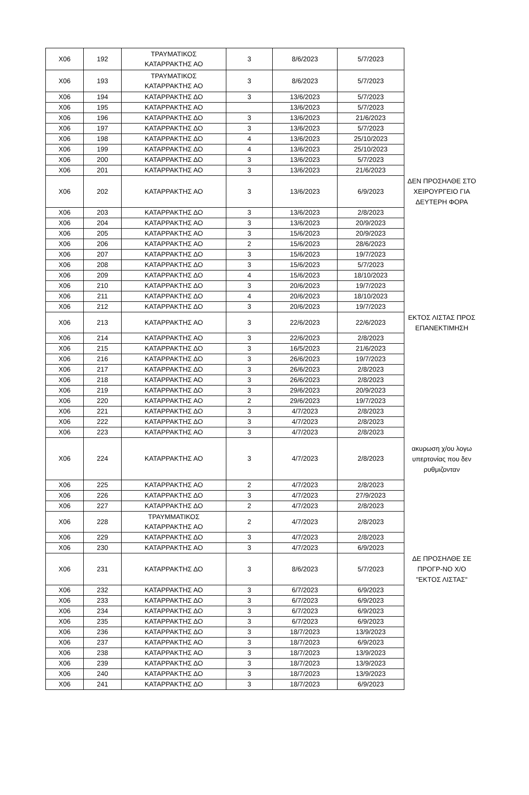| X06 | 192 | ΤΡΑΥΜΑΤΙΚΟΣ ΚΑΤΑΡΡΑΚΤΗΣ ΑΟ | 3 | 8/6/2023 | 5/7/2023 | |
| X06 | 193 | ΤΡΑΥΜΑΤΙΚΟΣ ΚΑΤΑΡΡΑΚΤΗΣ ΑΟ | 3 | 8/6/2023 | 5/7/2023 | |
| X06 | 194 | ΚΑΤΑΡΡΑΚΤΗΣ ΔΟ | 3 | 13/6/2023 | 5/7/2023 | |
| X06 | 195 | ΚΑΤΑΡΡΑΚΤΗΣ ΑΟ | | 13/6/2023 | 5/7/2023 | |
| X06 | 196 | ΚΑΤΑΡΡΑΚΤΗΣ ΔΟ | 3 | 13/6/2023 | 21/6/2023 | |
| X06 | 197 | ΚΑΤΑΡΡΑΚΤΗΣ ΔΟ | 3 | 13/6/2023 | 5/7/2023 | |
| X06 | 198 | ΚΑΤΑΡΡΑΚΤΗΣ ΔΟ | 4 | 13/6/2023 | 25/10/2023 | |
| X06 | 199 | ΚΑΤΑΡΡΑΚΤΗΣ ΔΟ | 4 | 13/6/2023 | 25/10/2023 | |
| X06 | 200 | ΚΑΤΑΡΡΑΚΤΗΣ ΔΟ | 3 | 13/6/2023 | 5/7/2023 | |
| X06 | 201 | ΚΑΤΑΡΡΑΚΤΗΣ ΑΟ | 3 | 13/6/2023 | 21/6/2023 | |
| X06 | 202 | ΚΑΤΑΡΡΑΚΤΗΣ ΑΟ | 3 | 13/6/2023 | 6/9/2023 | ΔΕΝ ΠΡΟΣΗΛΘΕ ΣΤΟ ΧΕΙΡΟΥΡΓΕΙΟ ΓΙΑ ΔΕΥΤΕΡΗ ΦΟΡΑ |
| X06 | 203 | ΚΑΤΑΡΡΑΚΤΗΣ ΔΟ | 3 | 13/6/2023 | 2/8/2023 | |
| X06 | 204 | ΚΑΤΑΡΡΑΚΤΗΣ ΑΟ | 3 | 13/6/2023 | 20/9/2023 | |
| X06 | 205 | ΚΑΤΑΡΡΑΚΤΗΣ ΑΟ | 3 | 15/6/2023 | 20/9/2023 | |
| X06 | 206 | ΚΑΤΑΡΡΑΚΤΗΣ ΑΟ | 2 | 15/6/2023 | 28/6/2023 | |
| X06 | 207 | ΚΑΤΑΡΡΑΚΤΗΣ ΔΟ | 3 | 15/6/2023 | 19/7/2023 | |
| X06 | 208 | ΚΑΤΑΡΡΑΚΤΗΣ ΔΟ | 3 | 15/6/2023 | 5/7/2023 | |
| X06 | 209 | ΚΑΤΑΡΡΑΚΤΗΣ ΔΟ | 4 | 15/6/2023 | 18/10/2023 | |
| X06 | 210 | ΚΑΤΑΡΡΑΚΤΗΣ ΔΟ | 3 | 20/6/2023 | 19/7/2023 | |
| X06 | 211 | ΚΑΤΑΡΡΑΚΤΗΣ ΔΟ | 4 | 20/6/2023 | 18/10/2023 | |
| X06 | 212 | ΚΑΤΑΡΡΑΚΤΗΣ ΔΟ | 3 | 20/6/2023 | 19/7/2023 | |
| X06 | 213 | ΚΑΤΑΡΡΑΚΤΗΣ ΑΟ | 3 | 22/6/2023 | 22/6/2023 | ΕΚΤΟΣ ΛΙΣΤΑΣ ΠΡΟΣ ΕΠΑΝΕΚΤΙΜΗΣΗ |
| X06 | 214 | ΚΑΤΑΡΡΑΚΤΗΣ ΑΟ | 3 | 22/6/2023 | 2/8/2023 | |
| X06 | 215 | ΚΑΤΑΡΡΑΚΤΗΣ ΔΟ | 3 | 16/5/2023 | 21/6/2023 | |
| X06 | 216 | ΚΑΤΑΡΡΑΚΤΗΣ ΔΟ | 3 | 26/6/2023 | 19/7/2023 | |
| X06 | 217 | ΚΑΤΑΡΡΑΚΤΗΣ ΔΟ | 3 | 26/6/2023 | 2/8/2023 | |
| X06 | 218 | ΚΑΤΑΡΡΑΚΤΗΣ ΑΟ | 3 | 26/6/2023 | 2/8/2023 | |
| X06 | 219 | ΚΑΤΑΡΡΑΚΤΗΣ ΔΟ | 3 | 29/6/2023 | 20/9/2023 | |
| X06 | 220 | ΚΑΤΑΡΡΑΚΤΗΣ ΑΟ | 2 | 29/6/2023 | 19/7/2023 | |
| X06 | 221 | ΚΑΤΑΡΡΑΚΤΗΣ ΔΟ | 3 | 4/7/2023 | 2/8/2023 | |
| X06 | 222 | ΚΑΤΑΡΡΑΚΤΗΣ ΔΟ | 3 | 4/7/2023 | 2/8/2023 | |
| X06 | 223 | ΚΑΤΑΡΡΑΚΤΗΣ ΑΟ | 3 | 4/7/2023 | 2/8/2023 | |
| X06 | 224 | ΚΑΤΑΡΡΑΚΤΗΣ ΑΟ | 3 | 4/7/2023 | 2/8/2023 | ακυρωση χ/ου λογω υπερτονίας που δεν ρυθμιζονταν |
| X06 | 225 | ΚΑΤΑΡΡΑΚΤΗΣ ΑΟ | 2 | 4/7/2023 | 2/8/2023 | |
| X06 | 226 | ΚΑΤΑΡΡΑΚΤΗΣ ΔΟ | 3 | 4/7/2023 | 27/9/2023 | |
| X06 | 227 | ΚΑΤΑΡΡΑΚΤΗΣ ΔΟ | 2 | 4/7/2023 | 2/8/2023 | |
| X06 | 228 | ΤΡΑΥΜΜΑΤΙΚΟΣ ΚΑΤΑΡΡΑΚΤΗΣ ΑΟ | 2 | 4/7/2023 | 2/8/2023 | |
| X06 | 229 | ΚΑΤΑΡΡΑΚΤΗΣ ΔΟ | 3 | 4/7/2023 | 2/8/2023 | |
| X06 | 230 | ΚΑΤΑΡΡΑΚΤΗΣ ΑΟ | 3 | 4/7/2023 | 6/9/2023 | |
| X06 | 231 | ΚΑΤΑΡΡΑΚΤΗΣ ΔΟ | 3 | 8/6/2023 | 5/7/2023 | ΔΕ ΠΡΟΣΗΛΘΕ ΣΕ ΠΡΟΓΡ-ΝΟ Χ/Ο "ΕΚΤΟΣ ΛΙΣΤΑΣ" |
| X06 | 232 | ΚΑΤΑΡΡΑΚΤΗΣ ΑΟ | 3 | 6/7/2023 | 6/9/2023 | |
| X06 | 233 | ΚΑΤΑΡΡΑΚΤΗΣ ΔΟ | 3 | 6/7/2023 | 6/9/2023 | |
| X06 | 234 | ΚΑΤΑΡΡΑΚΤΗΣ ΔΟ | 3 | 6/7/2023 | 6/9/2023 | |
| X06 | 235 | ΚΑΤΑΡΡΑΚΤΗΣ ΔΟ | 3 | 6/7/2023 | 6/9/2023 | |
| X06 | 236 | ΚΑΤΑΡΡΑΚΤΗΣ ΔΟ | 3 | 18/7/2023 | 13/9/2023 | |
| X06 | 237 | ΚΑΤΑΡΡΑΚΤΗΣ ΑΟ | 3 | 18/7/2023 | 6/9/2023 | |
| X06 | 238 | ΚΑΤΑΡΡΑΚΤΗΣ ΑΟ | 3 | 18/7/2023 | 13/9/2023 | |
| X06 | 239 | ΚΑΤΑΡΡΑΚΤΗΣ ΔΟ | 3 | 18/7/2023 | 13/9/2023 | |
| X06 | 240 | ΚΑΤΑΡΡΑΚΤΗΣ ΔΟ | 3 | 18/7/2023 | 13/9/2023 | |
| X06 | 241 | ΚΑΤΑΡΡΑΚΤΗΣ ΔΟ | 3 | 18/7/2023 | 6/9/2023 | |